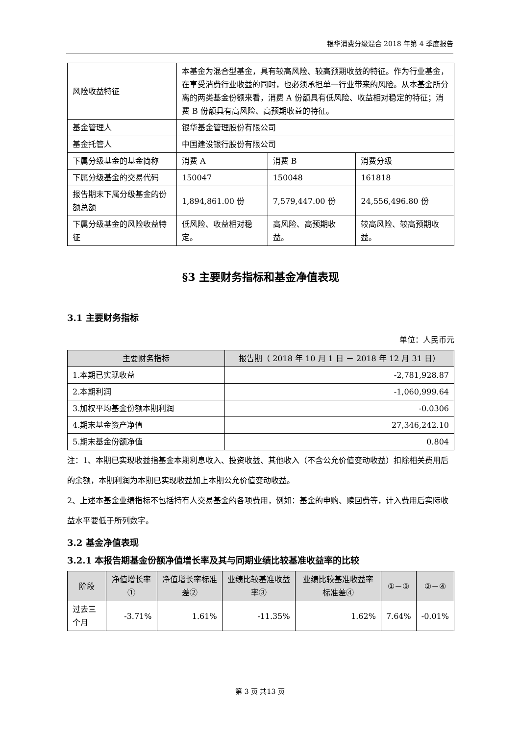银华消费分级混合 2018 年第 4 季度报告
| 风险收益特征 | 本基金为混合型基金，具有较高风险、较高预期收益的特征。作为行业基金，在享受消费行业收益的同时，也必须承担单一行业带来的风险。从本基金所分离的两类基金份额来看，消费 A 份额具有低风险、收益相对稳定的特征；消费 B 份额具有高风险、高预期收益的特征。 | | |
| 基金管理人 | 银华基金管理股份有限公司 | | |
| 基金托管人 | 中国建设银行股份有限公司 | | |
| 下属分级基金的基金简称 | 消费 A | 消费 B | 消费分级 |
| 下属分级基金的交易代码 | 150047 | 150048 | 161818 |
| 报告期末下属分级基金的份额总额 | 1,894,861.00 份 | 7,579,447.00 份 | 24,556,496.80 份 |
| 下属分级基金的风险收益特征 | 低风险、收益相对稳定。 | 高风险、高预期收益。 | 较高风险、较高预期收益。 |
§3 主要财务指标和基金净值表现
3.1 主要财务指标
单位：人民币元
| 主要财务指标 | 报告期（ 2018 年 10 月 1 日 － 2018 年 12 月 31 日） |
| --- | --- |
| 1.本期已实现收益 | -2,781,928.87 |
| 2.本期利润 | -1,060,999.64 |
| 3.加权平均基金份额本期利润 | -0.0306 |
| 4.期末基金资产净值 | 27,346,242.10 |
| 5.期末基金份额净值 | 0.804 |
注：1、本期已实现收益指基金本期利息收入、投资收益、其他收入（不含公允价值变动收益）扣除相关费用后的余额，本期利润为本期已实现收益加上本期公允价值变动收益。
2、上述本基金业绩指标不包括持有人交易基金的各项费用，例如：基金的申购、赎回费等，计入费用后实际收益水平要低于所列数字。
3.2 基金净值表现
3.2.1 本报告期基金份额净值增长率及其与同期业绩比较基准收益率的比较
| 阶段 | 净值增长率① | 净值增长率标准差② | 业绩比较基准收益率③ | 业绩比较基准收益率标准差④ | ①－③ | ②－④ |
| --- | --- | --- | --- | --- | --- | --- |
| 过去三个月 | -3.71% | 1.61% | -11.35% | 1.62% | 7.64% | -0.01% |
第 3 页 共13 页